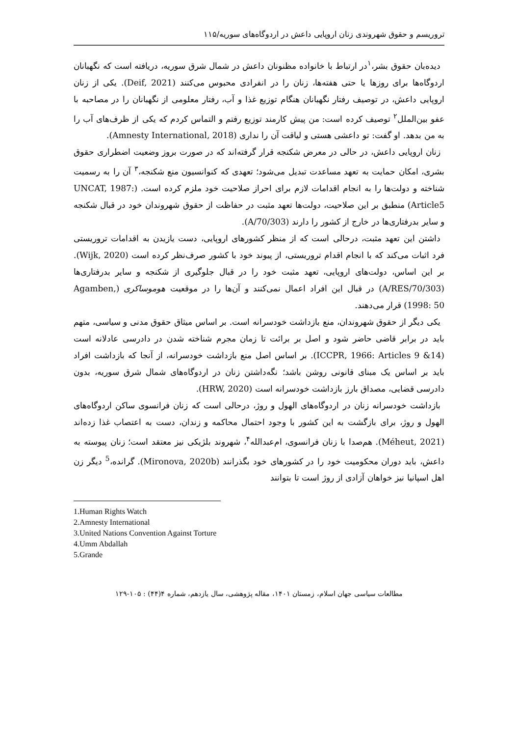تروریسم و حقوق شهروندی زنان اروپایی داعش در اردوگاه‌های سوریه/۱۱۵
دیده‌بان حقوق بشر،<sup>۱</sup>در ارتباط با خانواده مظنونان داعش در شمال شرق سوریه، دریافته است که نگهبانان اردوگاه‌ها برای روزها یا حتی هفته‌ها، زنان را در انفرادی محبوس می‌کنند (Deif, 2021). یکی از زنان اروپایی داعش، در توصیف رفتار نگهبانان هنگام توزیع غذا و آب، رفتار معلومی از نگهبانان را در مصاحبه با عفو بین‌الملل<sup>۲</sup> توصیف کرده است: من پیش کارمند توزیع رفتم و التماس کردم که یکی از ظرف‌های آب را به من بدهد. او گفت: تو داعشی هستی و لیاقت آن را نداری (Amnesty International, 2018).
زنان اروپایی داعش، در حالی در معرض شکنجه قرار گرفته‌اند که در صورت بروز وضعیت اضطراری حقوق بشری، امکان حمایت به تعهد مساعدت تبدیل می‌شود؛ تعهدی که کنوانسیون منع شکنجه،<sup>۳</sup> آن را به رسمیت شناخته و دولت‌ها را به انجام اقدامات لازم برای احراز صلاحیت خود ملزم کرده است. (UNCAT, 1987: Article5) منطبق بر این صلاحیت، دولت‌ها تعهد مثبت در حفاظت از حقوق شهروندان خود در قبال شکنجه و سایر بدرفتاری‌ها در خارج از کشور را دارند (A/70/303).
داشتن این تعهد مثبت، درحالی است که از منظر کشورهای اروپایی، دست یازیدن به اقدامات تروریستی فرد اثبات می‌کند که با انجام اقدام تروریستی، از پیوند خود با کشور صرف‌نظر کرده است (Wijk, 2020). بر این اساس، دولت‌های اروپایی، تعهد مثبت خود را در قبال جلوگیری از شکنجه و سایر بدرفتاری‌ها (A/RES/70/303) در قبال این افراد اعمال نمی‌کنند و آن‌ها را در موقعیت هوموساکری (Agamben, 1998: 50) قرار می‌دهند.
یکی دیگر از حقوق شهروندان، منع بازداشت خودسرانه است. بر اساس میثاق حقوق مدنی و سیاسی، متهم باید در برابر قاضی حاضر شود و اصل بر برائت تا زمان مجرم شناخته شدن در دادرسی عادلانه است (ICCPR, 1966: Articles 9 &14). بر اساس اصل منع بازداشت خودسرانه، از آنجا که بازداشت افراد باید بر اساس یک مبنای قانونی روشن باشد؛ نگه‌داشتن زنان در اردوگاه‌های شمال شرق سوریه، بدون دادرسی قضایی، مصداق بارز بازداشت خودسرانه است (HRW, 2020).
بازداشت خودسرانه زنان در اردوگاه‌های الهول و روژ، درحالی است که زنان فرانسوی ساکن اردوگاه‌های الهول و روژ، برای بازگشت به این کشور با وجود احتمال محاکمه و زندان، دست به اعتصاب غذا زده‌اند (Méheut, 2021). هم‌صدا با زنان فرانسوی، ام‌عبدالله<sup>۴</sup>، شهروند بلژیکی نیز معتقد است؛ زنان پیوسته به داعش، باید دوران محکومیت خود را در کشورهای خود بگذرانند (Mironova, 2020b). گرانده،<sup>5</sup> دیگر زن اهل اسپانیا نیز خواهان آزادی از روژ است تا بتوانند
1.Human Rights Watch
2.Amnesty International
3.United Nations Convention Against Torture
4.Umm Abdallah
5.Grande
مطالعات سیاسی جهان اسلام، زمستان ۱۴۰۱، مقاله پژوهشی، سال یازدهم، شماره ۴(۴۴) : ۱۰۵-۱۲۹